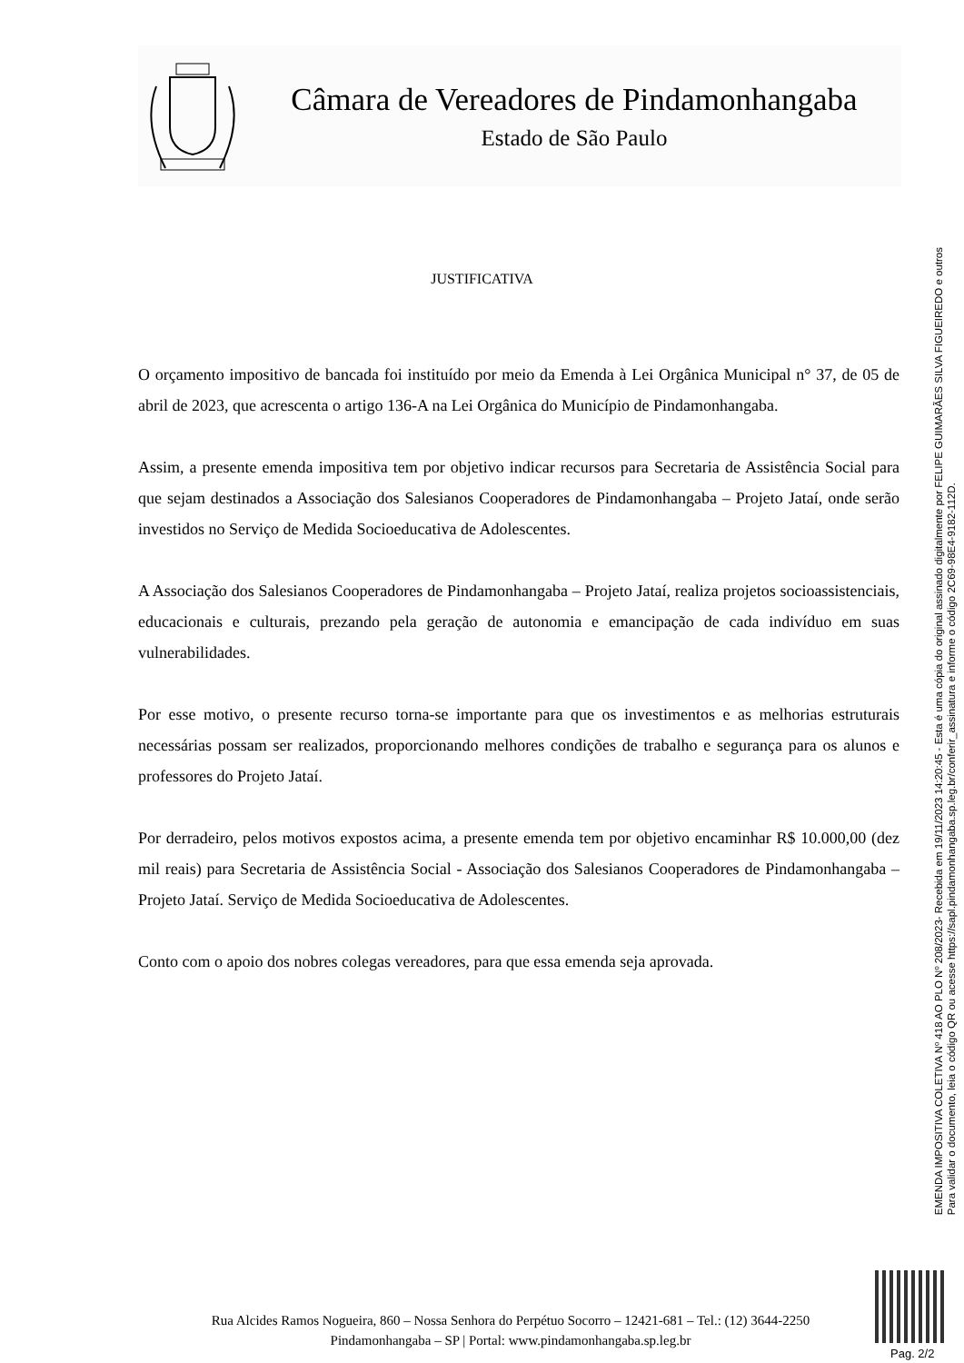Câmara de Vereadores de Pindamonhangaba
Estado de São Paulo
JUSTIFICATIVA
O orçamento impositivo de bancada foi instituído por meio da Emenda à Lei Orgânica Municipal n° 37, de 05 de abril de 2023, que acrescenta o artigo 136-A na Lei Orgânica do Município de Pindamonhangaba.
Assim, a presente emenda impositiva tem por objetivo indicar recursos para Secretaria de Assistência Social para que sejam destinados a Associação dos Salesianos Cooperadores de Pindamonhangaba – Projeto Jataí, onde serão investidos no Serviço de Medida Socioeducativa de Adolescentes.
A Associação dos Salesianos Cooperadores de Pindamonhangaba – Projeto Jataí, realiza projetos socioassistenciais, educacionais e culturais, prezando pela geração de autonomia e emancipação de cada indivíduo em suas vulnerabilidades.
Por esse motivo, o presente recurso torna-se importante para que os investimentos e as melhorias estruturais necessárias possam ser realizados, proporcionando melhores condições de trabalho e segurança para os alunos e professores do Projeto Jataí.
Por derradeiro, pelos motivos expostos acima, a presente emenda tem por objetivo encaminhar R$ 10.000,00 (dez mil reais) para Secretaria de Assistência Social - Associação dos Salesianos Cooperadores de Pindamonhangaba – Projeto Jataí. Serviço de Medida Socioeducativa de Adolescentes.
Conto com o apoio dos nobres colegas vereadores, para que essa emenda seja aprovada.
EMENDA IMPOSITIVA COLETIVA Nº 418 AO PLO Nº 208/2023- Recebida em 19/11/2023 14:20:45 - Esta é uma cópia do original assinado digitalmente por FELIPE GUIMARÃES SILVA FIGUEIREDO e outros
Para validar o documento, leia o código QR ou acesse https://sapl.pindamonhangaba.sp.leg.br/conferir_assinatura e informe o código 2C69-98E4-9182-112D.
Rua Alcides Ramos Nogueira, 860 – Nossa Senhora do Perpétuo Socorro – 12421-681 – Tel.: (12) 3644-2250
Pindamonhangaba – SP | Portal: www.pindamonhangaba.sp.leg.br
Pag. 2/2